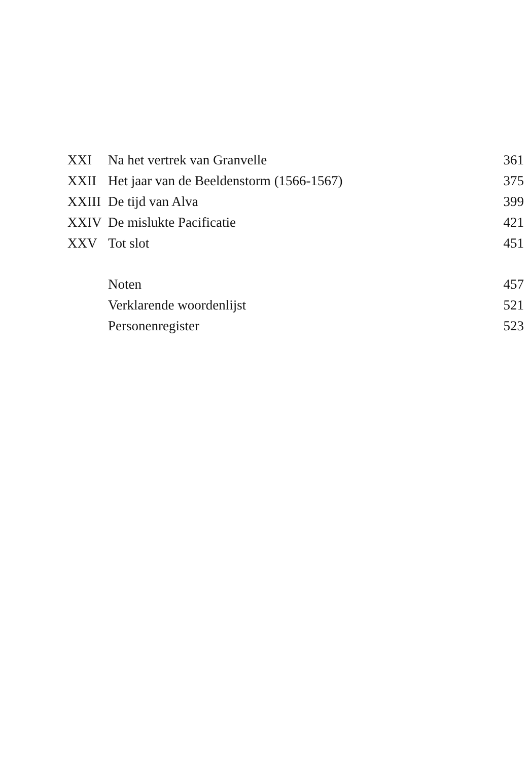XXI Na het vertrek van Granvelle 361
XXII Het jaar van de Beeldenstorm (1566-1567) 375
XXIII De tijd van Alva 399
XXIV De mislukte Pacificatie 421
XXV Tot slot 451
Noten 457
Verklarende woordenlijst 521
Personenregister 523